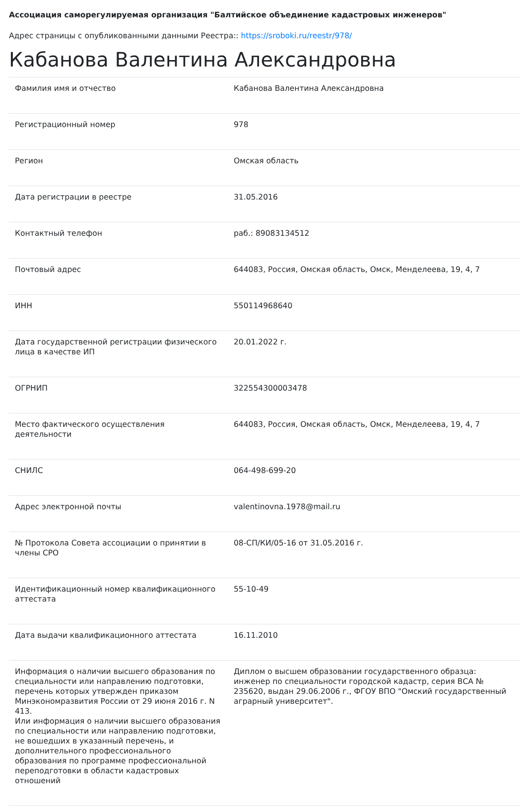Ассоциация саморегулируемая организация "Балтийское объединение кадастровых инженеров"
Адрес страницы с опубликованными данными Реестра:: https://sroboki.ru/reestr/978/
Кабанова Валентина Александровна
| Фамилия имя и отчество | Кабанова Валентина Александровна |
| Регистрационный номер | 978 |
| Регион | Омская область |
| Дата регистрации в реестре | 31.05.2016 |
| Контактный телефон | раб.: 89083134512 |
| Почтовый адрес | 644083, Россия, Омская область, Омск, Менделеева, 19, 4, 7 |
| ИНН | 550114968640 |
| Дата государственной регистрации физического лица в качестве ИП | 20.01.2022 г. |
| ОГРНИП | 322554300003478 |
| Место фактического осуществления деятельности | 644083, Россия, Омская область, Омск, Менделеева, 19, 4, 7 |
| СНИЛС | 064-498-699-20 |
| Адрес электронной почты | valentinovna.1978@mail.ru |
| № Протокола Совета ассоциации о принятии в члены СРО | 08-СП/КИ/05-16 от 31.05.2016 г. |
| Идентификационный номер квалификационного аттестата | 55-10-49 |
| Дата выдачи квалификационного аттестата | 16.11.2010 |
| Информация о наличии высшего образования по специальности или направлению подготовки, перечень которых утвержден приказом Минэкономразвития России от 29 июня 2016 г. N 413. Или информация о наличии высшего образования по специальности или направлению подготовки, не вошедших в указанный перечень, и дополнительного профессионального образования по программе профессиональной переподготовки в области кадастровых отношений | Диплом о высшем образовании государственного образца: инженер по специальности городской кадастр, серия ВСА № 235620, выдан 29.06.2006 г., ФГОУ ВПО "Омский государственный аграрный университет". |